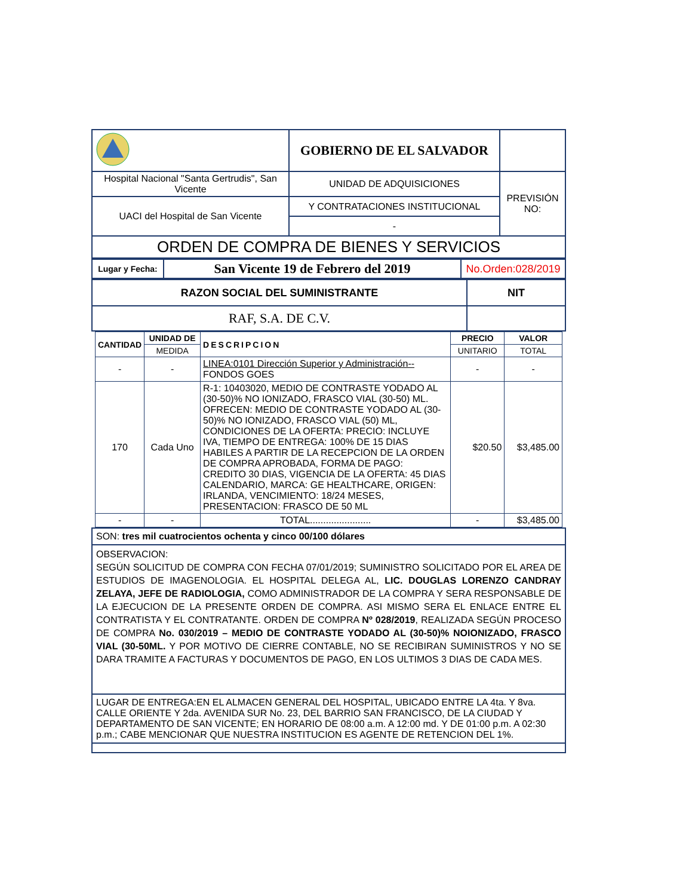| | GOBIERNO DE EL SALVADOR | |
| Hospital Nacional "Santa Gertrudis", San Vicente | UNIDAD DE ADQUISICIONES | PREVISIÓN NO: |
| UACI del Hospital de San Vicente | Y CONTRATACIONES INSTITUCIONAL | |
| | - | |
| ORDEN DE COMPRA DE BIENES Y SERVICIOS | | |
| Lugar y Fecha: | San Vicente 19 de Febrero del 2019 | No.Orden:028/2019 |
| RAZON SOCIAL DEL SUMINISTRANTE | NIT |
| --- | --- |
| RAF, S.A. DE C.V. | |
| CANTIDAD | UNIDAD DE | DESCRIPCION | PRECIO | VALOR |
| --- | --- | --- | --- | --- |
| | MEDIDA | | UNITARIO | TOTAL |
| - | - | LINEA:0101 Dirección Superior y Administración-- FONDOS GOES | - | - |
| 170 | Cada Uno | R-1: 10403020, MEDIO DE CONTRASTE YODADO AL (30-50)% NO IONIZADO, FRASCO VIAL (30-50) ML. OFRECEN: MEDIO DE CONTRASTE YODADO AL (30-50)% NO IONIZADO, FRASCO VIAL (50) ML, CONDICIONES DE LA OFERTA: PRECIO: INCLUYE IVA, TIEMPO DE ENTREGA: 100% DE 15 DIAS HABILES A PARTIR DE LA RECEPCION DE LA ORDEN DE COMPRA APROBADA, FORMA DE PAGO: CREDITO 30 DIAS, VIGENCIA DE LA OFERTA: 45 DIAS CALENDARIO, MARCA: GE HEALTHCARE, ORIGEN: IRLANDA, VENCIMIENTO: 18/24 MESES, PRESENTACION: FRASCO DE 50 ML | $20.50 | $3,485.00 |
| - | - | TOTAL....................... | - | $3,485.00 |
SON: tres mil cuatrocientos ochenta y cinco 00/100 dólares
OBSERVACION:
SEGÚN SOLICITUD DE COMPRA CON FECHA 07/01/2019; SUMINISTRO SOLICITADO POR EL AREA DE ESTUDIOS DE IMAGENOLOGIA. EL HOSPITAL DELEGA AL, LIC. DOUGLAS LORENZO CANDRAY ZELAYA, JEFE DE RADIOLOGIA, COMO ADMINISTRADOR DE LA COMPRA Y SERA RESPONSABLE DE LA EJECUCION DE LA PRESENTE ORDEN DE COMPRA. ASI MISMO SERA EL ENLACE ENTRE EL CONTRATISTA Y EL CONTRATANTE. ORDEN DE COMPRA Nº 028/2019, REALIZADA SEGÚN PROCESO DE COMPRA No. 030/2019 – MEDIO DE CONTRASTE YODADO AL (30-50)% NOIONIZADO, FRASCO VIAL (30-50ML. Y POR MOTIVO DE CIERRE CONTABLE, NO SE RECIBIRAN SUMINISTROS Y NO SE DARA TRAMITE A FACTURAS Y DOCUMENTOS DE PAGO, EN LOS ULTIMOS 3 DIAS DE CADA MES.
LUGAR DE ENTREGA:EN EL ALMACEN GENERAL DEL HOSPITAL, UBICADO ENTRE LA 4ta. Y 8va. CALLE ORIENTE Y 2da. AVENIDA SUR No. 23, DEL BARRIO SAN FRANCISCO, DE LA CIUDAD Y DEPARTAMENTO DE SAN VICENTE; EN HORARIO DE 08:00 a.m. A 12:00 md. Y DE 01:00 p.m. A 02:30 p.m.; CABE MENCIONAR QUE NUESTRA INSTITUCION ES AGENTE DE RETENCION DEL 1%.